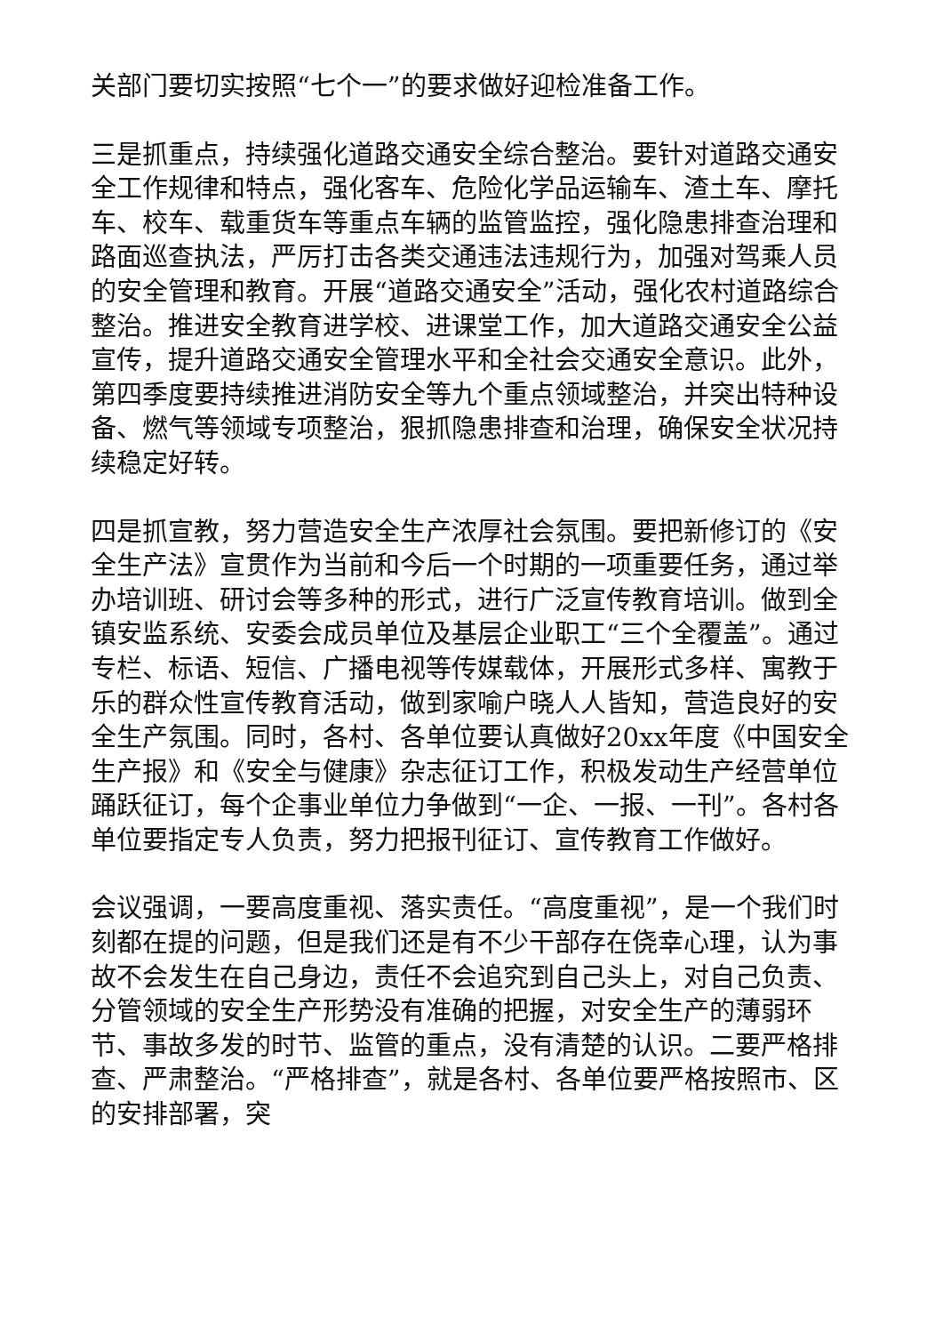关部门要切实按照“七个一”的要求做好迎检准备工作。
三是抓重点，持续强化道路交通安全综合整治。要针对道路交通安全工作规律和特点，强化客车、危险化学品运输车、渣土车、摩托车、校车、载重货车等重点车辆的监管监控，强化隐患排查治理和路面巡查执法，严厉打击各类交通违法违规行为，加强对驾乘人员的安全管理和教育。开展“道路交通安全”活动，强化农村道路综合整治。推进安全教育进学校、进课堂工作，加大道路交通安全公益宣传，提升道路交通安全管理水平和全社会交通安全意识。此外，第四季度要持续推进消防安全等九个重点领域整治，并突出特种设备、燃气等领域专项整治，狠抓隐患排查和治理，确保安全状况持续稳定好转。
四是抓宣教，努力营造安全生产浓厚社会氛围。要把新修订的《安全生产法》宣贯作为当前和今后一个时期的一项重要任务，通过举办培训班、研讨会等多种的形式，进行广泛宣传教育培训。做到全镇安监系统、安委会成员单位及基层企业职工“三个全覆盖”。通过专栏、标语、短信、广播电视等传媒载体，开展形式多样、寓教于乐的群众性宣传教育活动，做到家喻户晓人人皆知，营造良好的安全生产氛围。同时，各村、各单位要认真做好20xx年度《中国安全生产报》和《安全与健康》杂志征订工作，积极发动生产经营单位踊跃征订，每个企事业单位力争做到“一企、一报、一刊”。各村各单位要指定专人负责，努力把报刊征订、宣传教育工作做好。
会议强调，一要高度重视、落实责任。“高度重视”，是一个我们时刻都在提的问题，但是我们还是有不少干部存在侥幸心理，认为事故不会发生在自己身边，责任不会追究到自己头上，对自己负责、分管领域的安全生产形势没有准确的把握，对安全生产的薄弱环节、事故多发的时节、监管的重点，没有清楚的认识。二要严格排查、严肃整治。“严格排查”，就是各村、各单位要严格按照市、区的安排部署，突